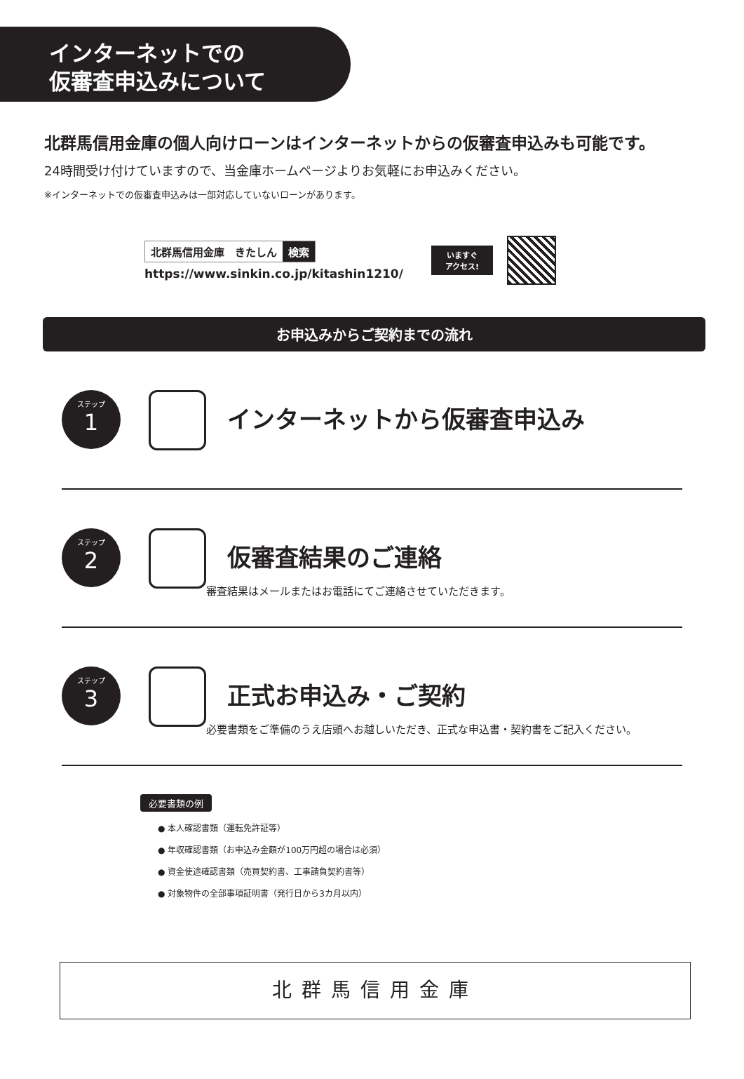インターネットでの
仮審査申込みについて
北群馬信用金庫の個人向けローンはインターネットからの仮審査申込みも可能です。
24時間受け付けていますので、当金庫ホームページよりお気軽にお申込みください。
※インターネットでの仮審査申込みは一部対応していないローンがあります。
北群馬信用金庫　きたしん 検索
https://www.sinkin.co.jp/kitashin1210/
いますぐ
アクセス!
お申込みからご契約までの流れ
ステップ
1
インターネットから仮審査申込み
ステップ
2
仮審査結果のご連絡
審査結果はメールまたはお電話にてご連絡させていただきます。
ステップ
3
正式お申込み・ご契約
必要書類をご準備のうえ店頭へお越しいただき、正式な申込書・契約書をご記入ください。
必要書類の例
● 本人確認書類（運転免許証等）
● 年収確認書類（お申込み金額が100万円超の場合は必須）
● 資金使途確認書類（売買契約書、工事請負契約書等）
● 対象物件の全部事項証明書（発行日から3カ月以内）
北群馬信用金庫